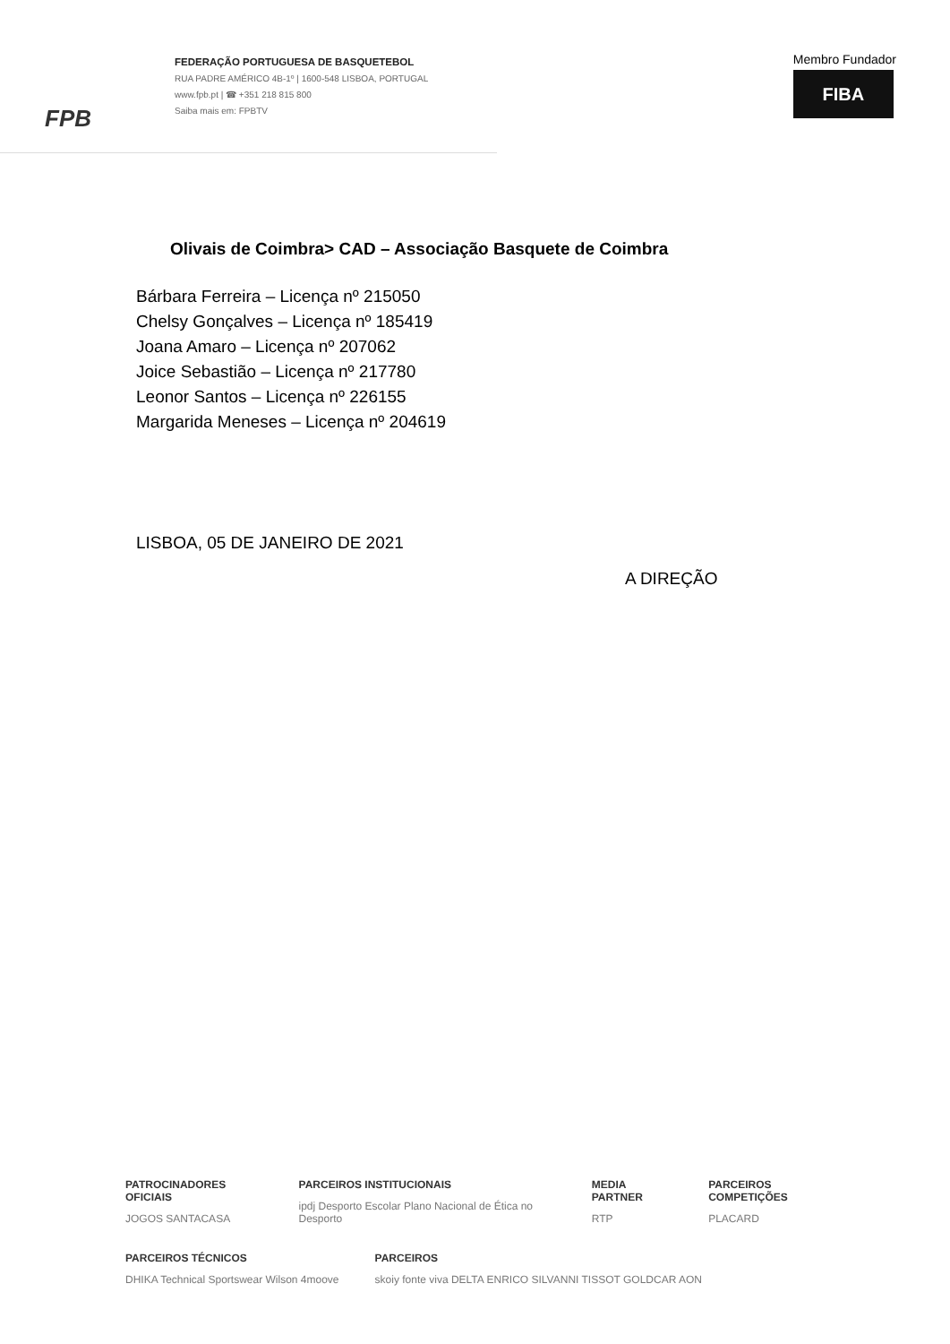FPB
FEDERAÇÃO PORTUGUESA DE BASQUETEBOL
RUA PADRE AMÉRICO 4B-1º | 1600-548 LISBOA, PORTUGAL
www.fpb.pt | ☎ +351 218 815 800
Saiba mais em: FPBTV
Membro Fundador
FIBA
Olivais de Coimbra> CAD – Associação Basquete de Coimbra
Bárbara Ferreira – Licença nº 215050
Chelsy Gonçalves – Licença nº 185419
Joana Amaro – Licença nº 207062
Joice Sebastião – Licença nº 217780
Leonor Santos – Licença nº 226155
Margarida Meneses – Licença nº 204619
LISBOA, 05 DE JANEIRO DE 2021
A DIREÇÃO
PATROCINADORES OFICIAIS
JOGOS SANTACASA
PARCEIROS INSTITUCIONAIS
ipdj Desporto Escolar Plano Nacional de Ética no Desporto
MEDIA PARTNER
RTP
PARCEIROS COMPETIÇÕES
PLACARD
PARCEIROS TÉCNICOS
DHIKA Technical Sportswear Wilson 4moove
PARCEIROS
skoiy fonte viva DELTA ENRICO SILVANNI TISSOT GOLDCAR AON